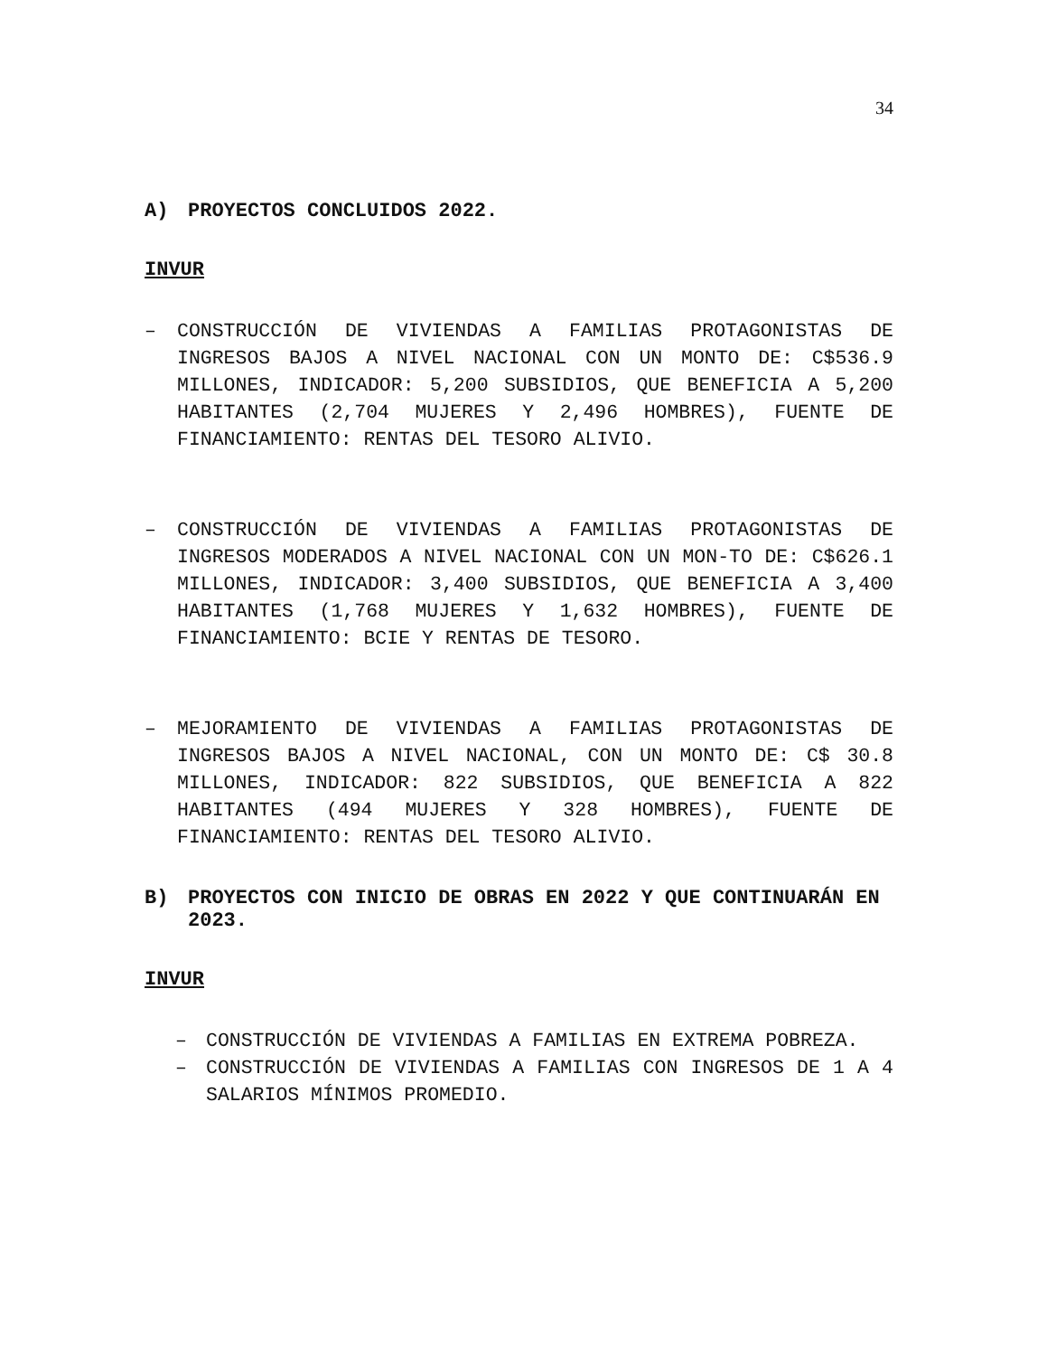34
A) PROYECTOS CONCLUIDOS 2022.
INVUR
– CONSTRUCCIÓN DE VIVIENDAS A FAMILIAS PROTAGONISTAS DE INGRESOS BAJOS A NIVEL NACIONAL CON UN MONTO DE: C$536.9 MILLONES, INDICADOR: 5,200 SUBSIDIOS, QUE BENEFICIA A 5,200 HABITANTES (2,704 MUJERES Y 2,496 HOMBRES), FUENTE DE FINANCIAMIENTO: RENTAS DEL TESORO ALIVIO.
– CONSTRUCCIÓN DE VIVIENDAS A FAMILIAS PROTAGONISTAS DE INGRESOS MODERADOS A NIVEL NACIONAL CON UN MON-TO DE: C$626.1 MILLONES, INDICADOR: 3,400 SUBSIDIOS, QUE BENEFICIA A 3,400 HABITANTES (1,768 MUJERES Y 1,632 HOMBRES), FUENTE DE FINANCIAMIENTO: BCIE Y RENTAS DE TESORO.
– MEJORAMIENTO DE VIVIENDAS A FAMILIAS PROTAGONISTAS DE INGRESOS BAJOS A NIVEL NACIONAL, CON UN MONTO DE: C$ 30.8 MILLONES, INDICADOR: 822 SUBSIDIOS, QUE BENEFICIA A 822 HABITANTES (494 MUJERES Y 328 HOMBRES), FUENTE DE FINANCIAMIENTO: RENTAS DEL TESORO ALIVIO.
B) PROYECTOS CON INICIO DE OBRAS EN 2022 Y QUE CONTINUARÁN EN 2023.
INVUR
– CONSTRUCCIÓN DE VIVIENDAS A FAMILIAS EN EXTREMA POBREZA.
– CONSTRUCCIÓN DE VIVIENDAS A FAMILIAS CON INGRESOS DE 1 A 4 SALARIOS MÍNIMOS PROMEDIO.